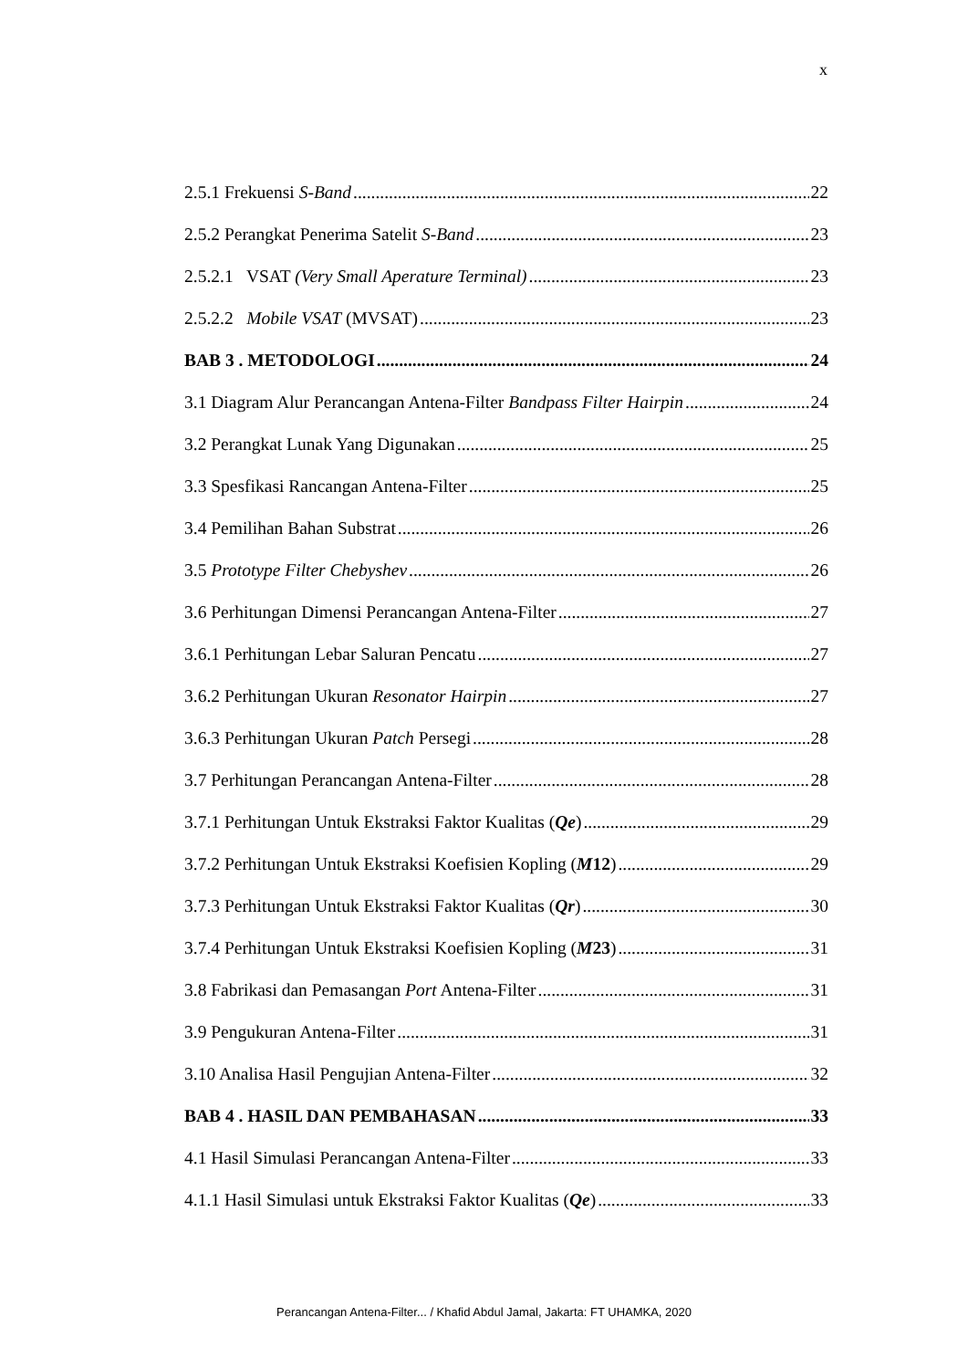x
2.5.1 Frekuensi S-Band 22
2.5.2 Perangkat Penerima Satelit S-Band 23
2.5.2.1 VSAT (Very Small Aperature Terminal) 23
2.5.2.2 Mobile VSAT (MVSAT) 23
BAB 3 . METODOLOGI 24
3.1 Diagram Alur Perancangan Antena-Filter Bandpass Filter Hairpin 24
3.2 Perangkat Lunak Yang Digunakan 25
3.3 Spesfikasi Rancangan Antena-Filter 25
3.4 Pemilihan Bahan Substrat 26
3.5 Prototype Filter Chebyshev 26
3.6 Perhitungan Dimensi Perancangan Antena-Filter 27
3.6.1 Perhitungan Lebar Saluran Pencatu 27
3.6.2 Perhitungan Ukuran Resonator Hairpin 27
3.6.3 Perhitungan Ukuran Patch Persegi 28
3.7 Perhitungan Perancangan Antena-Filter 28
3.7.1 Perhitungan Untuk Ekstraksi Faktor Kualitas (Qe) 29
3.7.2 Perhitungan Untuk Ekstraksi Koefisien Kopling (M12) 29
3.7.3 Perhitungan Untuk Ekstraksi Faktor Kualitas (Qr) 30
3.7.4 Perhitungan Untuk Ekstraksi Koefisien Kopling (M23) 31
3.8 Fabrikasi dan Pemasangan Port Antena-Filter 31
3.9 Pengukuran Antena-Filter 31
3.10 Analisa Hasil Pengujian Antena-Filter 32
BAB 4 . HASIL DAN PEMBAHASAN 33
4.1 Hasil Simulasi Perancangan Antena-Filter 33
4.1.1 Hasil Simulasi untuk Ekstraksi Faktor Kualitas (Qe) 33
Perancangan Antena-Filter... / Khafid Abdul Jamal, Jakarta: FT UHAMKA, 2020